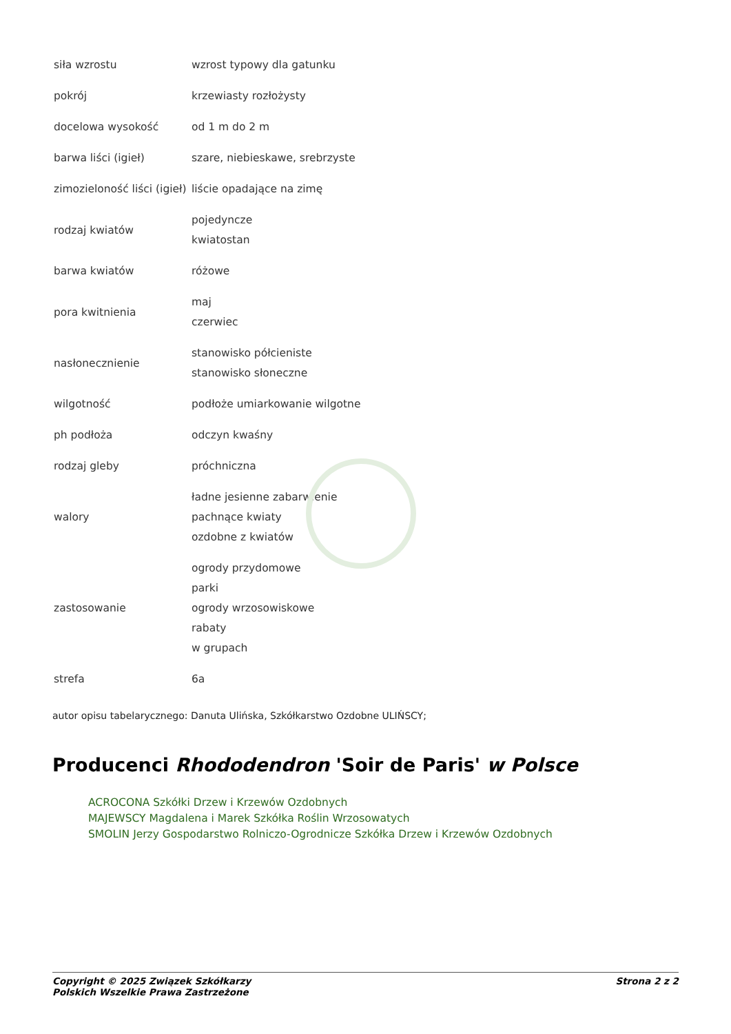| siła wzrostu | wzrost typowy dla gatunku |
| pokrój | krzewiasty rozłożysty |
| docelowa wysokość | od 1 m do 2 m |
| barwa liści (igieł) | szare, niebieskawe, srebrzyste |
| zimozieloność liści (igieł) | liście opadające na zimę |
| rodzaj kwiatów | pojedyncze kwiatostan |
| barwa kwiatów | różowe |
| pora kwitnienia | maj czerwiec |
| nasłonecznienie | stanowisko półcieniste stanowisko słoneczne |
| wilgotność | podłoże umiarkowanie wilgotne |
| ph podłoża | odczyn kwaśny |
| rodzaj gleby | próchniczna |
| walory | ładne jesienne zabarwienie pachnące kwiaty ozdobne z kwiatów |
| zastosowanie | ogrody przydomowe parki ogrody wrzosowiskowe rabaty w grupach |
| strefa | 6a |
autor opisu tabelarycznego: Danuta Ulińska, Szkółkarstwo Ozdobne ULIŃSCY;
Producenci Rhododendron 'Soir de Paris' w Polsce
ACROCONA Szkółki Drzew i Krzewów Ozdobnych
MAJEWSCY Magdalena i Marek Szkółka Roślin Wrzosowatych
SMOLIN Jerzy Gospodarstwo Rolniczo-Ogrodnicze Szkółka Drzew i Krzewów Ozdobnych
Copyright © 2025 Związek Szkółkarzy
Polskich Wszelkie Prawa Zastrzeżone
Strona 2 z 2